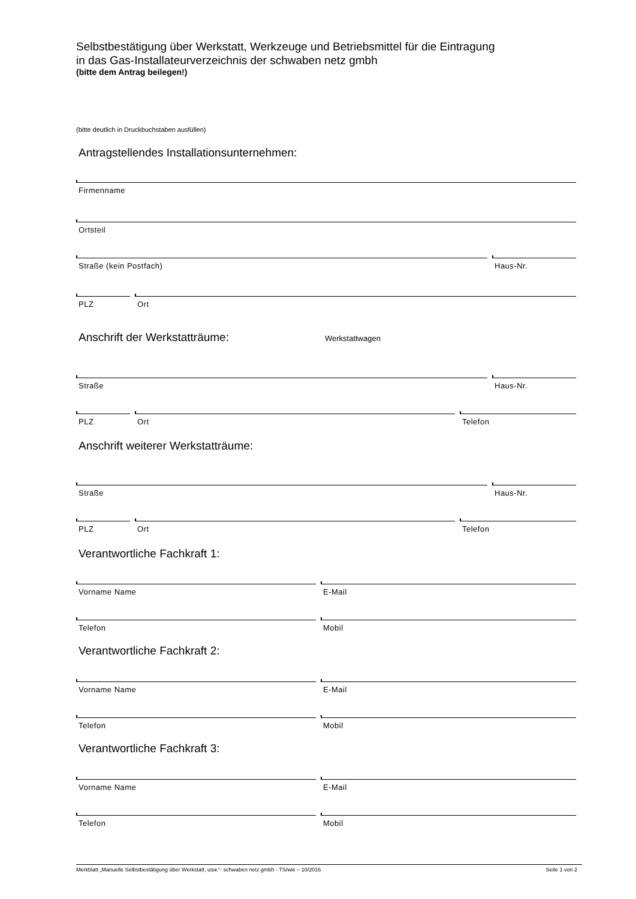Selbstbestätigung über Werkstatt, Werkzeuge und Betriebsmittel für die Eintragung
in das Gas-Installateurverzeichnis der schwaben netz gmbh
(bitte dem Antrag beilegen!)
(bitte deutlich in Druckbuchstaben ausfüllen)
Antragstellendes Installationsunternehmen:
Firmenname
Ortsteil
Straße (kein Postfach) Haus-Nr.
PLZ Ort
Anschrift der Werkstatträume:
Werkstattwagen
Straße Haus-Nr.
PLZ Ort Telefon
Anschrift weiterer Werkstatträume:
Straße Haus-Nr.
PLZ Ort Telefon
Verantwortliche Fachkraft 1:
Vorname Name E-Mail
Telefon Mobil
Verantwortliche Fachkraft 2:
Vorname Name E-Mail
Telefon Mobil
Verantwortliche Fachkraft 3:
Vorname Name E-Mail
Telefon Mobil
Merkblatt „Manuelle Selbstbestätigung über Werkstatt, usw.“- schwaben netz gmbh - TS/wie – 10/2016 Seite 1 von 2